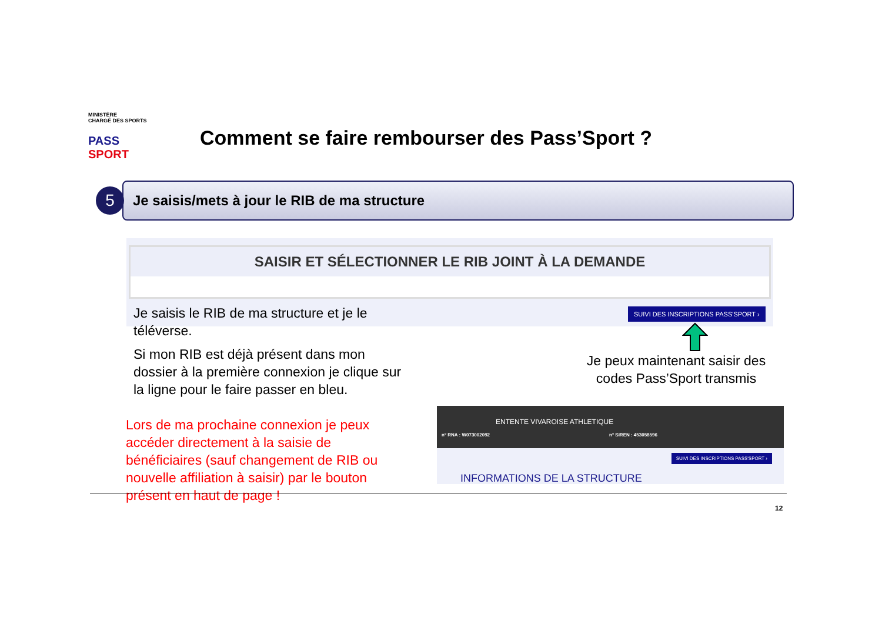MINISTÈRE
CHARGÉ DES SPORTS
PASS SPORT
Comment se faire rembourser des Pass’Sport ?
Je saisis/mets à jour le RIB de ma structure
5
SAISIR ET SÉLECTIONNER LE RIB JOINT À LA DEMANDE
Je saisis le RIB de ma structure et je le téléverse.
Si mon RIB est déjà présent dans mon dossier à la première connexion je clique sur la ligne pour le faire passer en bleu.
SUIVI DES INSCRIPTIONS PASS'SPORT ›
Je peux maintenant saisir des codes Pass’Sport transmis
Lors de ma prochaine connexion je peux accéder directement à la saisie de bénéficiaires (sauf changement de RIB ou nouvelle affiliation à saisir) par le bouton présent en haut de page !
ENTENTE VIVAROISE ATHLETIQUE
n° RNA : W073002092 n° SIREN : 453058596
SUIVI DES INSCRIPTIONS PASS'SPORT ›
INFORMATIONS DE LA STRUCTURE
12